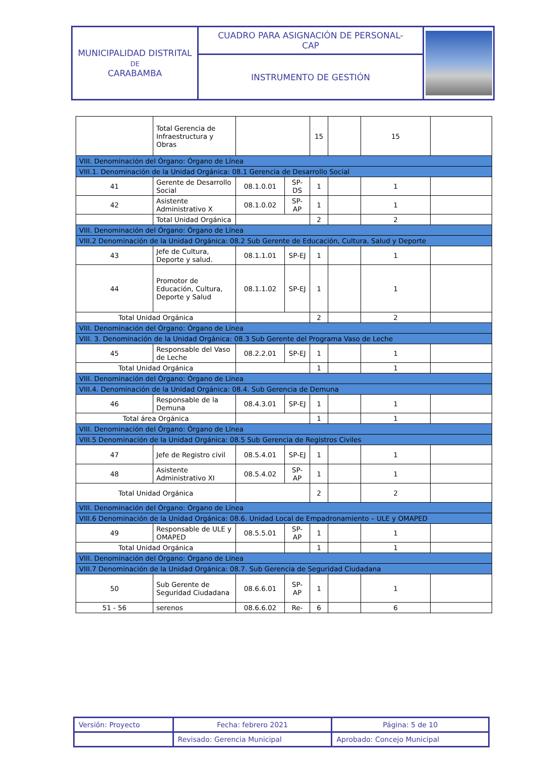| MUNICIPALIDAD DISTRITAL DE CARABAMBA | CUADRO PARA ASIGNACIÓN DE PERSONAL- CAP | |
| | INSTRUMENTO DE GESTIÓN | |
| | Total Gerencia de Infraestructura y Obras | | | 15 | | 15 | |
| VIII. Denominación del Órgano: Órgano de Línea | | | | | | | |
| VIII.1. Denominación de la Unidad Orgánica: 08.1 Gerencia de Desarrollo Social | | | | | | | |
| 41 | Gerente de Desarrollo Social | 08.1.0.01 | SP-DS | 1 | | 1 | |
| 42 | Asistente Administrativo X | 08.1.0.02 | SP-AP | 1 | | 1 | |
| | Total Unidad Orgánica | | | 2 | | 2 | |
| VIII. Denominación del Órgano: Órgano de Línea | | | | | | | |
| VIII.2 Denominación de la Unidad Orgánica: 08.2 Sub Gerente de Educación, Cultura, Salud y Deporte | | | | | | | |
| 43 | Jefe de Cultura, Deporte y salud. | 08.1.1.01 | SP-EJ | 1 | | 1 | |
| 44 | Promotor de Educación, Cultura, Deporte y Salud | 08.1.1.02 | SP-EJ | 1 | | 1 | |
| Total Unidad Orgánica | | | | 2 | | 2 | |
| VIII. Denominación del Órgano: Órgano de Línea | | | | | | | |
| VIII. 3. Denominación de la Unidad Orgánica: 08.3 Sub Gerente del Programa Vaso de Leche | | | | | | | |
| 45 | Responsable del Vaso de Leche | 08.2.2.01 | SP-EJ | 1 | | 1 | |
| Total Unidad Orgánica | | | | 1 | | 1 | |
| VIII. Denominación del Órgano: Órgano de Línea | | | | | | | |
| VIII.4. Denominación de la Unidad Orgánica: 08.4. Sub Gerencia de Demuna | | | | | | | |
| 46 | Responsable de la Demuna | 08.4.3.01 | SP-EJ | 1 | | 1 | |
| Total área Orgánica | | | | 1 | | 1 | |
| VIII. Denominación del Órgano: Órgano de Línea | | | | | | | |
| VIII.5 Denominación de la Unidad Orgánica: 08.5 Sub Gerencia de Registros Civiles | | | | | | | |
| 47 | Jefe de Registro civil | 08.5.4.01 | SP-EJ | 1 | | 1 | |
| 48 | Asistente Administrativo XI | 08.5.4.02 | SP-AP | 1 | | 1 | |
| Total Unidad Orgánica | | | | 2 | | 2 | |
| VIII. Denominación del Órgano: Órgano de Línea | | | | | | | |
| VIII.6 Denominación de la Unidad Orgánica: 08.6. Unidad Local de Empadronamiento – ULE y OMAPED | | | | | | | |
| 49 | Responsable de ULE y OMAPED | 08.5.5.01 | SP-AP | 1 | | 1 | |
| Total Unidad Orgánica | | | | 1 | | 1 | |
| VIII. Denominación del Órgano: Órgano de Línea | | | | | | | |
| VIII.7 Denominación de la Unidad Orgánica: 08.7. Sub Gerencia de Seguridad Ciudadana | | | | | | | |
| 50 | Sub Gerente de Seguridad Ciudadana | 08.6.6.01 | SP-AP | 1 | | 1 | |
| 51 - 56 | serenos | 08.6.6.02 | Re- | 6 | | 6 | |
| Versión: Proyecto | Fecha: febrero 2021 | Página: 5 de 10 |
| | Revisado: Gerencia Municipal | Aprobado: Concejo Municipal |